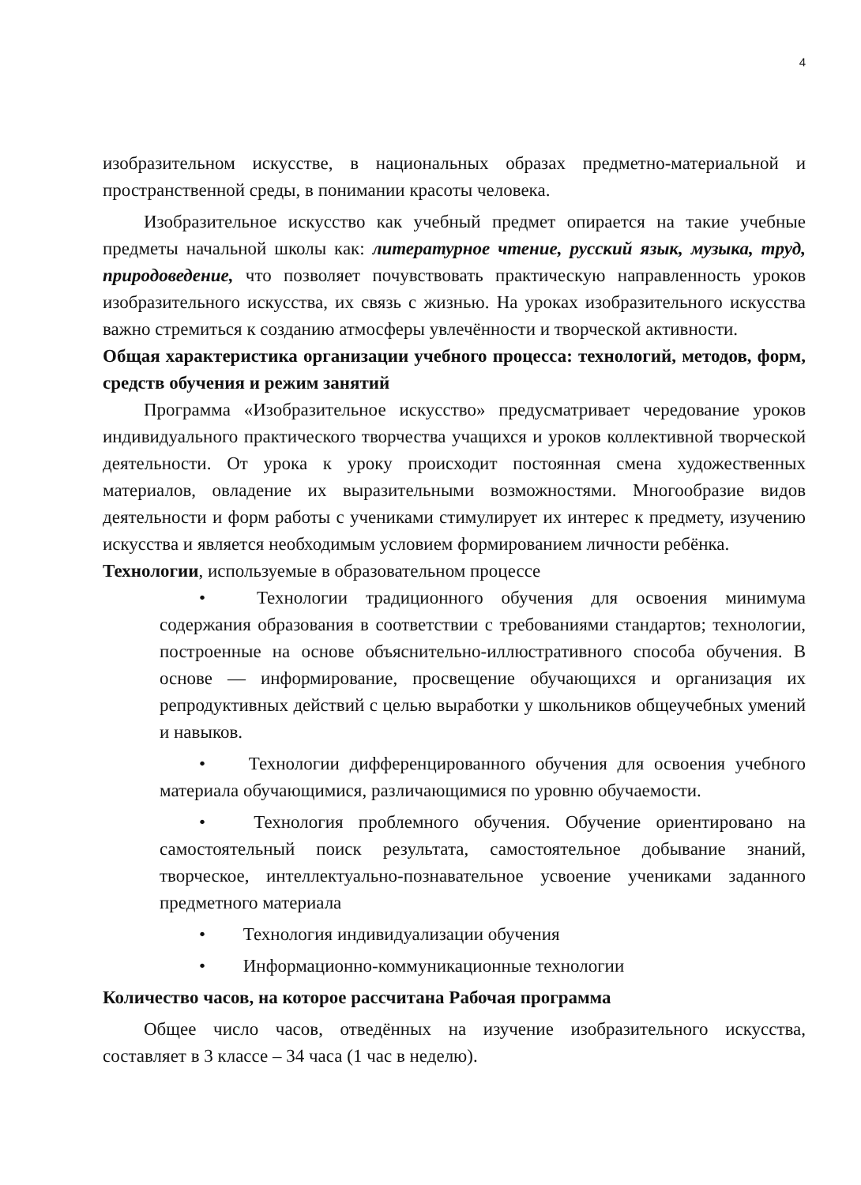4
изобразительном искусстве, в национальных образах предметно-материальной и пространственной среды, в понимании красоты человека.
Изобразительное искусство как учебный предмет опирается на такие учебные предметы начальной школы как: литературное чтение, русский язык, музыка, труд, природоведение, что позволяет почувствовать практическую направленность уроков изобразительного искусства, их связь с жизнью. На уроках изобразительного искусства важно стремиться к созданию атмосферы увлечённости и творческой активности.
Общая характеристика организации учебного процесса: технологий, методов, форм, средств обучения и режим занятий
Программа «Изобразительное искусство» предусматривает чередование уроков индивидуального практического творчества учащихся и уроков коллективной творческой деятельности. От урока к уроку происходит постоянная смена художественных материалов, овладение их выразительными возможностями. Многообразие видов деятельности и форм работы с учениками стимулирует их интерес к предмету, изучению искусства и является необходимым условием формированием личности ребёнка.
Технологии, используемые в образовательном процессе
• Технологии традиционного обучения для освоения минимума содержания образования в соответствии с требованиями стандартов; технологии, построенные на основе объяснительно-иллюстративного способа обучения. В основе — информирование, просвещение обучающихся и организация их репродуктивных действий с целью выработки у школьников общеучебных умений и навыков.
• Технологии дифференцированного обучения для освоения учебного материала обучающимися, различающимися по уровню обучаемости.
• Технология проблемного обучения. Обучение ориентировано на самостоятельный поиск результата, самостоятельное добывание знаний, творческое, интеллектуально-познавательное усвоение учениками заданного предметного материала
• Технология индивидуализации обучения
• Информационно-коммуникационные технологии
Количество часов, на которое рассчитана Рабочая программа
Общее число часов, отведённых на изучение изобразительного искусства, составляет в 3 классе – 34 часа (1 час в неделю).